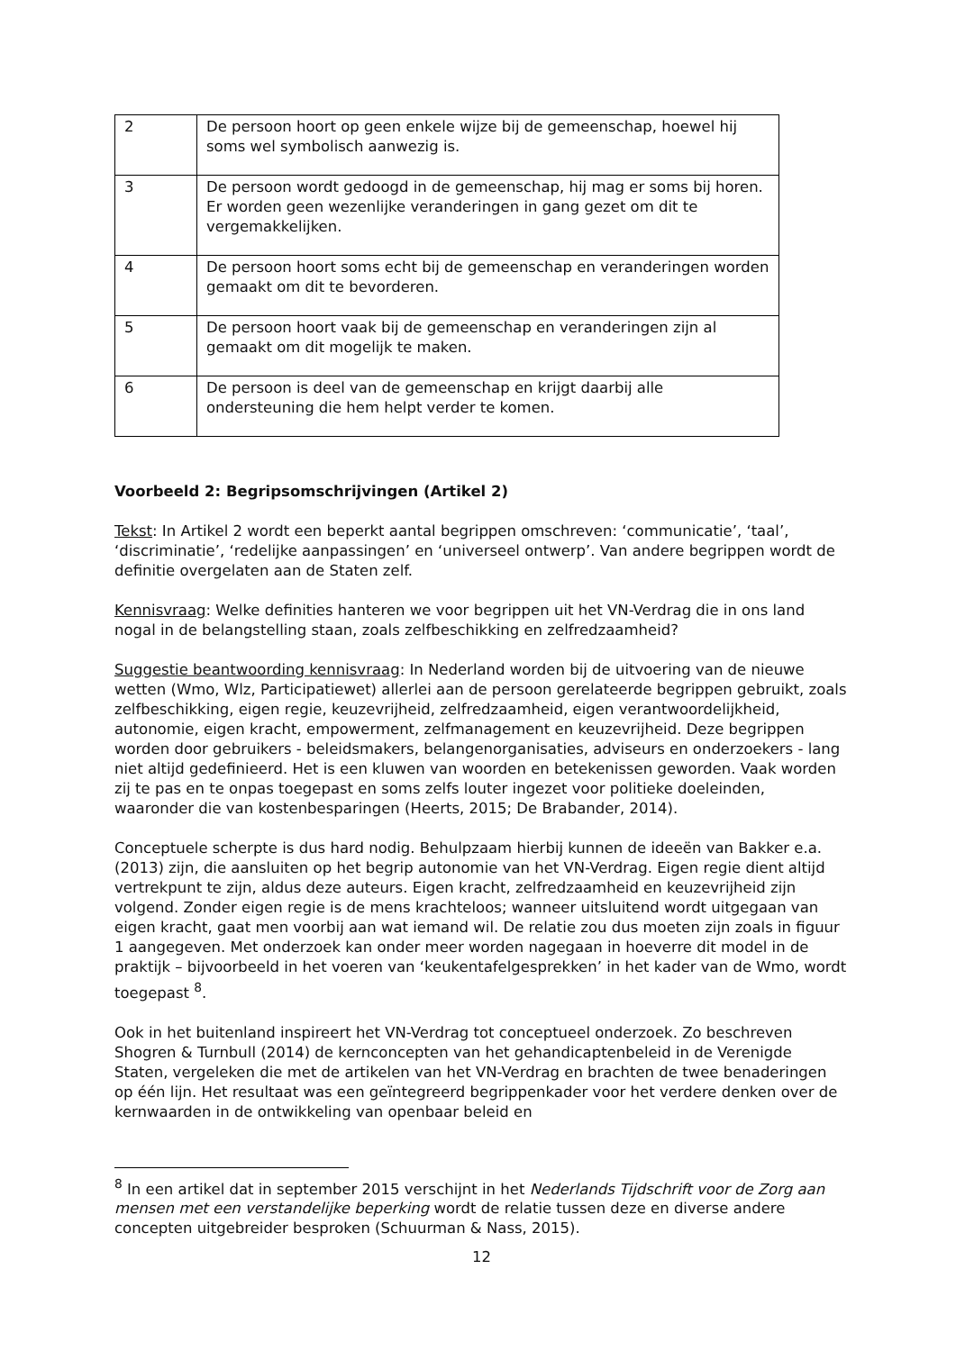| 2 | De persoon hoort op geen enkele wijze bij de gemeenschap, hoewel hij soms wel symbolisch aanwezig is. |
| 3 | De persoon wordt gedoogd in de gemeenschap, hij mag er soms bij horen. Er worden geen wezenlijke veranderingen in gang gezet om dit te vergemakkelijken. |
| 4 | De persoon hoort soms echt bij de gemeenschap en veranderingen worden gemaakt om dit te bevorderen. |
| 5 | De persoon hoort vaak bij de gemeenschap en veranderingen zijn al gemaakt om dit mogelijk te maken. |
| 6 | De persoon is deel van de gemeenschap en krijgt daarbij alle ondersteuning die hem helpt verder te komen. |
Voorbeeld 2: Begripsomschrijvingen (Artikel 2)
Tekst: In Artikel 2 wordt een beperkt aantal begrippen omschreven: ‘communicatie’, ‘taal’, ‘discriminatie’, ‘redelijke aanpassingen’ en ‘universeel ontwerp’. Van andere begrippen wordt de definitie overgelaten aan de Staten zelf.
Kennisvraag: Welke definities hanteren we voor begrippen uit het VN-Verdrag die in ons land nogal in de belangstelling staan, zoals zelfbeschikking en zelfredzaamheid?
Suggestie beantwoording kennisvraag: In Nederland worden bij de uitvoering van de nieuwe wetten (Wmo, Wlz, Participatiewet) allerlei aan de persoon gerelateerde begrippen gebruikt, zoals zelfbeschikking, eigen regie, keuzevrijheid, zelfredzaamheid, eigen verantwoordelijkheid, autonomie, eigen kracht, empowerment, zelfmanagement en keuzevrijheid. Deze begrippen worden door gebruikers - beleidsmakers, belangenorganisaties, adviseurs en onderzoekers - lang niet altijd gedefinieerd. Het is een kluwen van woorden en betekenissen geworden. Vaak worden zij te pas en te onpas toegepast en soms zelfs louter ingezet voor politieke doeleinden, waaronder die van kostenbesparingen (Heerts, 2015; De Brabander, 2014).
Conceptuele scherpte is dus hard nodig. Behulpzaam hierbij kunnen de ideeën van Bakker e.a. (2013) zijn, die aansluiten op het begrip autonomie van het VN-Verdrag. Eigen regie dient altijd vertrekpunt te zijn, aldus deze auteurs. Eigen kracht, zelfredzaamheid en keuzevrijheid zijn volgend. Zonder eigen regie is de mens krachteloos; wanneer uitsluitend wordt uitgegaan van eigen kracht, gaat men voorbij aan wat iemand wil. De relatie zou dus moeten zijn zoals in figuur 1 aangegeven. Met onderzoek kan onder meer worden nagegaan in hoeverre dit model in de praktijk – bijvoorbeeld in het voeren van ‘keukentafelgesprekken’ in het kader van de Wmo, wordt toegepast <sup>8</sup>.
Ook in het buitenland inspireert het VN-Verdrag tot conceptueel onderzoek. Zo beschreven Shogren & Turnbull (2014) de kernconcepten van het gehandicaptenbeleid in de Verenigde Staten, vergeleken die met de artikelen van het VN-Verdrag en brachten de twee benaderingen op één lijn. Het resultaat was een geïntegreerd begrippenkader voor het verdere denken over de kernwaarden in de ontwikkeling van openbaar beleid en
<sup>8</sup> In een artikel dat in september 2015 verschijnt in het Nederlands Tijdschrift voor de Zorg aan mensen met een verstandelijke beperking wordt de relatie tussen deze en diverse andere concepten uitgebreider besproken (Schuurman & Nass, 2015).
12